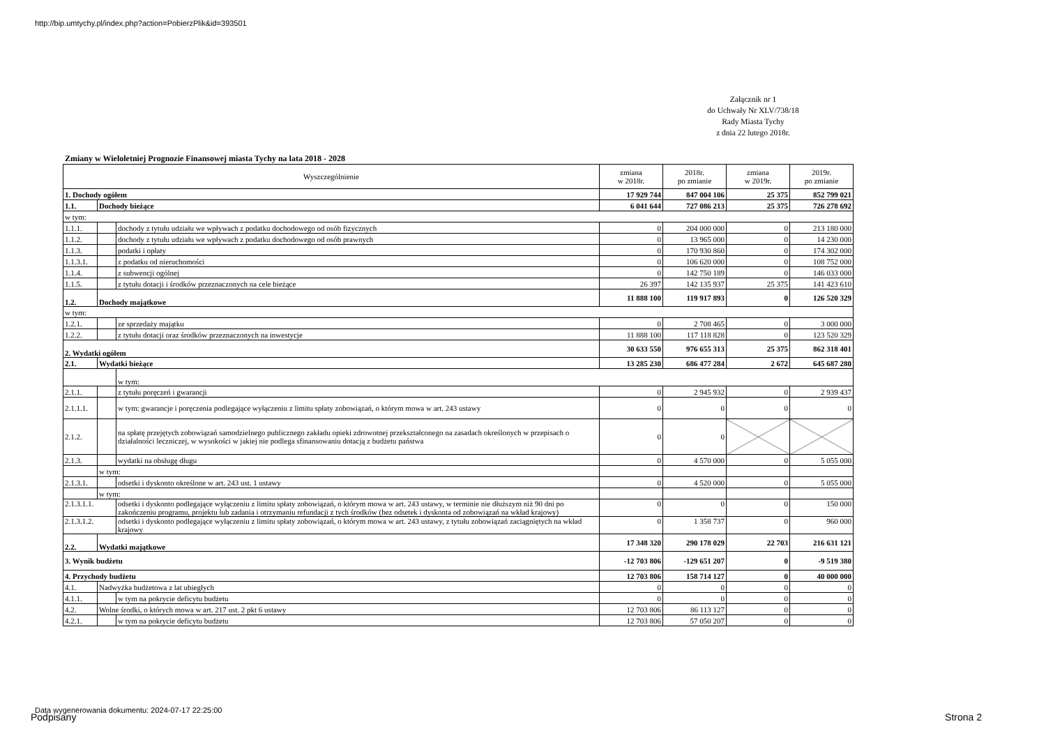http://bip.umtychy.pl/index.php?action=PobierzPlik&id=393501
Załącznik nr 1
do Uchwały Nr XLV/738/18
Rady Miasta Tychy
z dnia 22 lutego 2018r.
Zmiany w Wieloletniej Prognozie Finansowej miasta Tychy na lata 2018 - 2028
| Wyszczególnienie | | | | zmiana w 2018r. | 2018r. po zmianie | zmiana w 2019r. | 2019r. po zmianie |
| --- | --- | --- | --- | --- | --- | --- | --- |
| 1. Dochody ogółem | | | | 17 929 744 | 847 004 106 | 25 375 | 852 799 021 |
| 1.1. | Dochody bieżące | | | 6 041 644 | 727 086 213 | 25 375 | 726 278 692 |
| w tym: | | | | | | | |
| 1.1.1. | | dochody z tytułu udziału we wpływach z podatku dochodowego od osób fizycznych | | 0 | 204 000 000 | 0 | 213 180 000 |
| 1.1.2. | | dochody z tytułu udziału we wpływach z podatku dochodowego od osób prawnych | | 0 | 13 965 000 | 0 | 14 230 000 |
| 1.1.3. | | podatki i opłaty | | 0 | 170 930 860 | 0 | 174 302 000 |
| 1.1.3.1. | | | z podatku od nieruchomości | 0 | 106 620 000 | 0 | 108 752 000 |
| 1.1.4. | | z subwencji ogólnej | | 0 | 142 750 189 | 0 | 146 033 000 |
| 1.1.5. | | z tytułu dotacji i środków przeznaczonych na cele bieżące | | 26 397 | 142 135 937 | 25 375 | 141 423 610 |
| 1.2. | Dochody majątkowe | | | 11 888 100 | 119 917 893 | 0 | 126 520 329 |
| w tym: | | | | | | | |
| 1.2.1. | | ze sprzedaży majątku | | 0 | 2 708 465 | 0 | 3 000 000 |
| 1.2.2. | | z tytułu dotacji oraz środków przeznaczonych na inwestycje | | 11 888 100 | 117 118 828 | 0 | 123 520 329 |
| 2. Wydatki ogółem | | | | 30 633 550 | 976 655 313 | 25 375 | 862 318 401 |
| 2.1. | Wydatki bieżące | | | 13 285 230 | 686 477 284 | 2 672 | 645 687 280 |
| | | w tym: | | | | | |
| 2.1.1. | | z tytułu poręczeń i gwarancji | | 0 | 2 945 932 | 0 | 2 939 437 |
| 2.1.1.1. | | | w tym: gwarancje i poręczenia podlegające wyłączeniu z limitu spłaty zobowiązań, o którym mowa w art. 243 ustawy | 0 | 0 | 0 | 0 |
| 2.1.2. | | na spłatę przejętych zobowiązań samodzielnego publicznego zakładu opieki zdrowotnej przekształconego na zasadach określonych w przepisach o działalności leczniczej, w wysokości w jakiej nie podlega sfinansowaniu dotacją z budżetu państwa | | 0 | 0 | | |
| 2.1.3. | | wydatki na obsługę długu | | 0 | 4 570 000 | 0 | 5 055 000 |
| | w tym: | | | | | | |
| 2.1.3.1. | | | odsetki i dyskonto określone w art. 243 ust. 1 ustawy | 0 | 4 520 000 | 0 | 5 055 000 |
| | w tym: | | | | | | |
| 2.1.3.1.1. | | | odsetki i dyskonto podlegające wyłączeniu z limitu spłaty zobowiązań, o którym mowa w art. 243 ustawy, w terminie nie dłuższym niż 90 dni po zakończeniu programu, projektu lub zadania i otrzymaniu refundacji z tych środków (bez odsetek i dyskonta od zobowiązań na wkład krajowy) | 0 | 0 | 0 | 150 000 |
| 2.1.3.1.2. | | | odsetki i dyskonto podlegające wyłączeniu z limitu spłaty zobowiązań, o którym mowa w art. 243 ustawy, z tytułu zobowiązań zaciągniętych na wkład krajowy | 0 | 1 358 737 | 0 | 960 000 |
| 2.2. | Wydatki majątkowe | | | 17 348 320 | 290 178 029 | 22 703 | 216 631 121 |
| 3. Wynik budżetu | | | | -12 703 806 | -129 651 207 | 0 | -9 519 380 |
| 4. Przychody budżetu | | | | 12 703 806 | 158 714 127 | 0 | 40 000 000 |
| 4.1. | Nadwyżka budżetowa z lat ubiegłych | | | 0 | 0 | 0 | 0 |
| 4.1.1. | | w tym na pokrycie deficytu budżetu | | 0 | 0 | 0 | 0 |
| 4.2. | Wolne środki, o których mowa w art. 217 ust. 2 pkt 6 ustawy | | | 12 703 806 | 86 113 127 | 0 | 0 |
| 4.2.1. | | w tym na pokrycie deficytu budżetu | | 12 703 806 | 57 050 207 | 0 | 0 |
Data wygenerowania dokumentu: 2024-07-17 22:25:00
Podpisany Strona 2